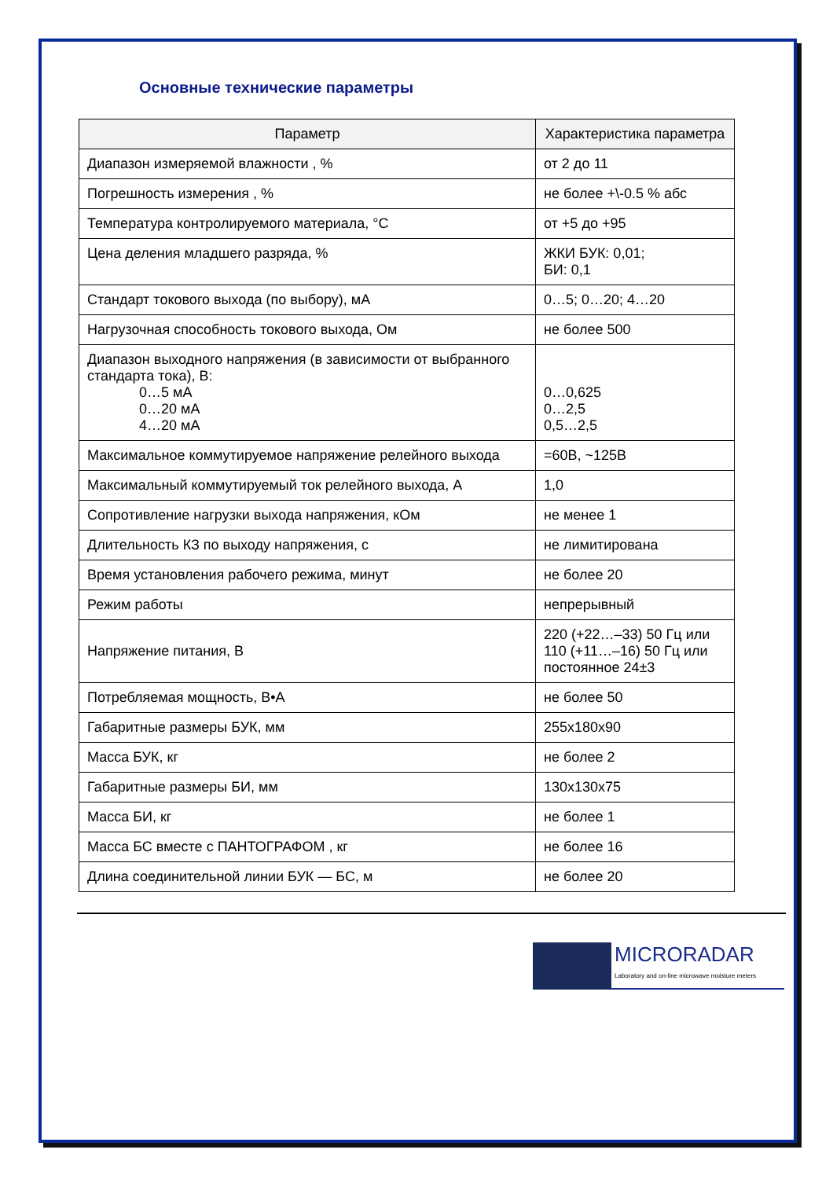Основные технические параметры
| Параметр | Характеристика параметра |
| --- | --- |
| Диапазон измеряемой влажности , % | от 2 до 11 |
| Погрешность измерения , % | не более +\-0.5 % абс |
| Температура контролируемого материала, °С | от +5 до +95 |
| Цена деления младшего разряда, % | ЖКИ БУК: 0,01; БИ: 0,1 |
| Стандарт токового выхода (по выбору), мА | 0…5; 0…20; 4…20 |
| Нагрузочная способность токового выхода, Ом | не более 500 |
| Диапазон выходного напряжения (в зависимости от выбранного стандарта тока), В: 0…5 мА 0…20 мА 4…20 мА | 0…0,625 0…2,5 0,5…2,5 |
| Максимальное коммутируемое напряжение релейного выхода | =60В, ~125В |
| Максимальный коммутируемый ток релейного выхода, А | 1,0 |
| Сопротивление нагрузки выхода напряжения, кОм | не менее 1 |
| Длительность КЗ по выходу напряжения, с | не лимитирована |
| Время установления рабочего режима, минут | не более 20 |
| Режим работы | непрерывный |
| Напряжение питания, В | 220 (+22…–33) 50 Гц или 110 (+11…–16) 50 Гц или постоянное 24±3 |
| Потребляемая мощность, В•А | не более 50 |
| Габаритные размеры БУК, мм | 255x180x90 |
| Масса БУК, кг | не более 2 |
| Габаритные размеры БИ, мм | 130x130x75 |
| Масса БИ, кг | не более 1 |
| Масса БС вместе с ПАНТОГРАФОМ , кг | не более 16 |
| Длина соединительной линии БУК — БС, м | не более 20 |
MICRORADAR
Laboratory and on-line microwave moisture meters